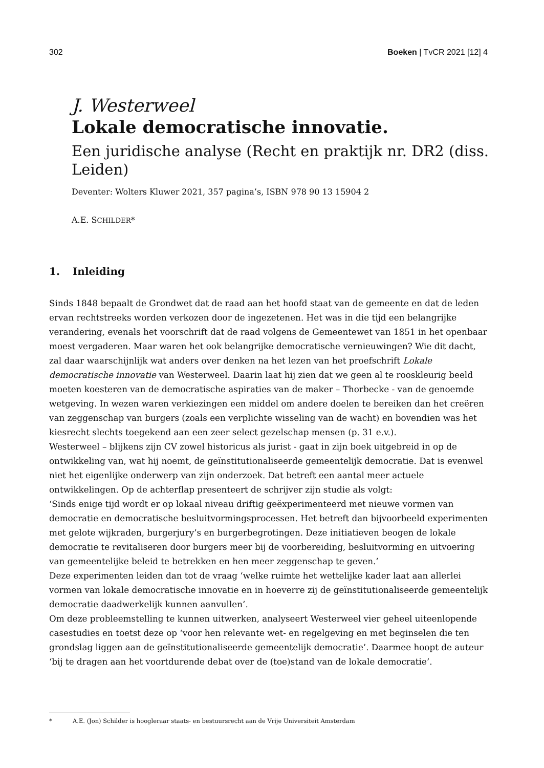302 Boeken | TvCR 2021 [12] 4
J. Westerweel
Lokale democratische innovatie.
Een juridische analyse (Recht en praktijk nr. DR2 (diss. Leiden)
Deventer: Wolters Kluwer 2021, 357 pagina’s, ISBN 978 90 13 15904 2
A.E. SCHILDER*
1. Inleiding
Sinds 1848 bepaalt de Grondwet dat de raad aan het hoofd staat van de gemeente en dat de leden ervan rechtstreeks worden verkozen door de ingezetenen. Het was in die tijd een belangrijke verandering, evenals het voorschrift dat de raad volgens de Gemeentewet van 1851 in het openbaar moest vergaderen. Maar waren het ook belangrijke democratische vernieuwingen? Wie dit dacht, zal daar waarschijnlijk wat anders over denken na het lezen van het proefschrift Lokale democratische innovatie van Westerweel. Daarin laat hij zien dat we geen al te rooskleurig beeld moeten koesteren van de democratische aspiraties van de maker – Thorbecke - van de genoemde wetgeving. In wezen waren verkiezingen een middel om andere doelen te bereiken dan het creëren van zeggenschap van burgers (zoals een verplichte wisseling van de wacht) en bovendien was het kiesrecht slechts toegekend aan een zeer select gezelschap mensen (p. 31 e.v.).
Westerweel – blijkens zijn CV zowel historicus als jurist - gaat in zijn boek uitgebreid in op de ontwikkeling van, wat hij noemt, de geïnstitutionaliseerde gemeentelijk democratie. Dat is evenwel niet het eigenlijke onderwerp van zijn onderzoek. Dat betreft een aantal meer actuele ontwikkelingen. Op de achterflap presenteert de schrijver zijn studie als volgt:
‘Sinds enige tijd wordt er op lokaal niveau driftig geëxperimenteerd met nieuwe vormen van democratie en democratische besluitvormingsprocessen. Het betreft dan bijvoorbeeld experimenten met gelote wijkraden, burgerjury’s en burgerbegrotingen. Deze initiatieven beogen de lokale democratie te revitaliseren door burgers meer bij de voorbereiding, besluitvorming en uitvoering van gemeentelijke beleid te betrekken en hen meer zeggenschap te geven.’
Deze experimenten leiden dan tot de vraag ‘welke ruimte het wettelijke kader laat aan allerlei vormen van lokale democratische innovatie en in hoeverre zij de geïnstitutionaliseerde gemeentelijk democratie daadwerkelijk kunnen aanvullen’.
Om deze probleemstelling te kunnen uitwerken, analyseert Westerweel vier geheel uiteenlopende casestudies en toetst deze op ‘voor hen relevante wet- en regelgeving en met beginselen die ten grondslag liggen aan de geïnstitutionaliseerde gemeentelijk democratie’. Daarmee hoopt de auteur ‘bij te dragen aan het voortdurende debat over de (toe)stand van de lokale democratie’.
* A.E. (Jon) Schilder is hoogleraar staats- en bestuursrecht aan de Vrije Universiteit Amsterdam